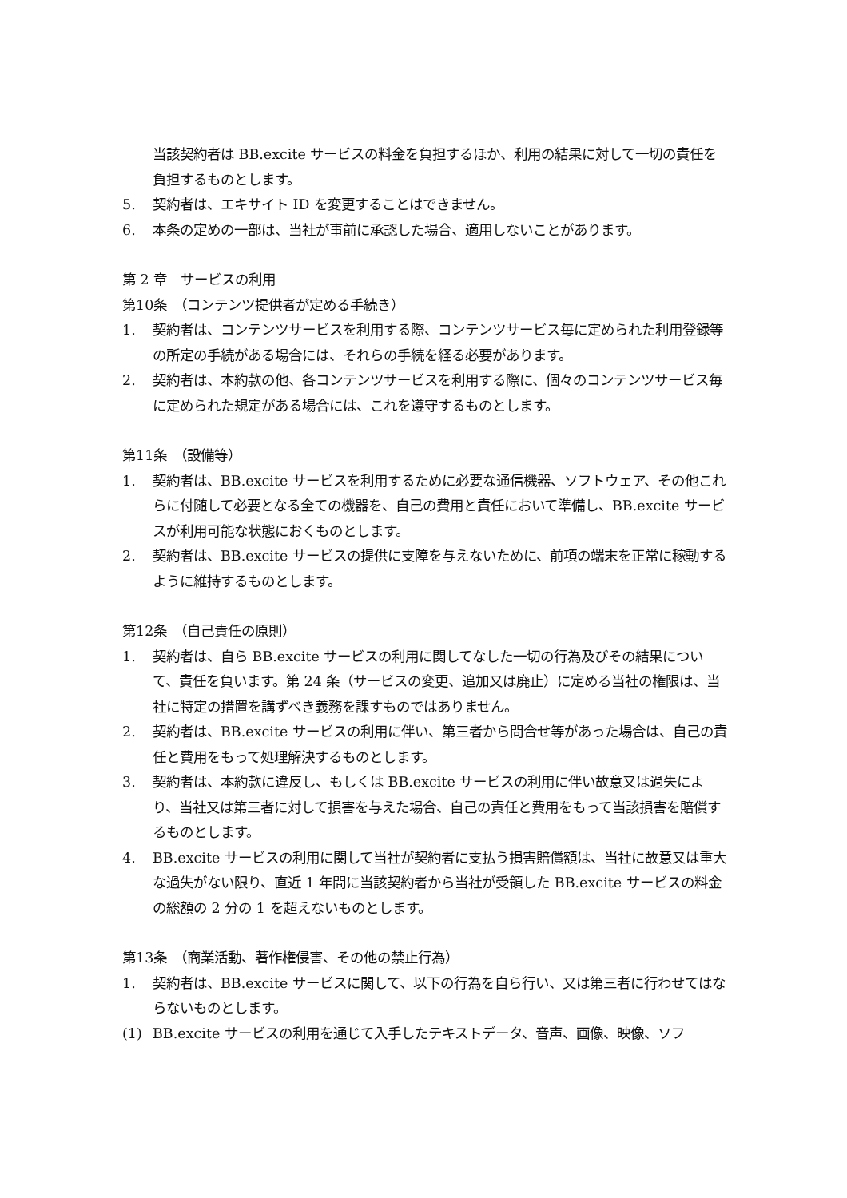当該契約者は BB.excite サービスの料金を負担するほか、利用の結果に対して一切の責任を負担するものとします。
5. 契約者は、エキサイト ID を変更することはできません。
6. 本条の定めの一部は、当社が事前に承認した場合、適用しないことがあります。
第 2 章　サービスの利用
第10条　（コンテンツ提供者が定める手続き）
1. 契約者は、コンテンツサービスを利用する際、コンテンツサービス毎に定められた利用登録等の所定の手続がある場合には、それらの手続を経る必要があります。
2. 契約者は、本約款の他、各コンテンツサービスを利用する際に、個々のコンテンツサービス毎に定められた規定がある場合には、これを遵守するものとします。
第11条　（設備等）
1. 契約者は、BB.excite サービスを利用するために必要な通信機器、ソフトウェア、その他これらに付随して必要となる全ての機器を、自己の費用と責任において準備し、BB.excite サービスが利用可能な状態におくものとします。
2. 契約者は、BB.excite サービスの提供に支障を与えないために、前項の端末を正常に稼動するように維持するものとします。
第12条　（自己責任の原則）
1. 契約者は、自ら BB.excite サービスの利用に関してなした一切の行為及びその結果について、責任を負います。第 24 条（サービスの変更、追加又は廃止）に定める当社の権限は、当社に特定の措置を講ずべき義務を課すものではありません。
2. 契約者は、BB.excite サービスの利用に伴い、第三者から問合せ等があった場合は、自己の責任と費用をもって処理解決するものとします。
3. 契約者は、本約款に違反し、もしくは BB.excite サービスの利用に伴い故意又は過失により、当社又は第三者に対して損害を与えた場合、自己の責任と費用をもって当該損害を賠償するものとします。
4. BB.excite サービスの利用に関して当社が契約者に支払う損害賠償額は、当社に故意又は重大な過失がない限り、直近 1 年間に当該契約者から当社が受領した BB.excite サービスの料金の総額の 2 分の 1 を超えないものとします。
第13条　（商業活動、著作権侵害、その他の禁止行為）
1. 契約者は、BB.excite サービスに関して、以下の行為を自ら行い、又は第三者に行わせてはならないものとします。
(1) BB.excite サービスの利用を通じて入手したテキストデータ、音声、画像、映像、ソフ